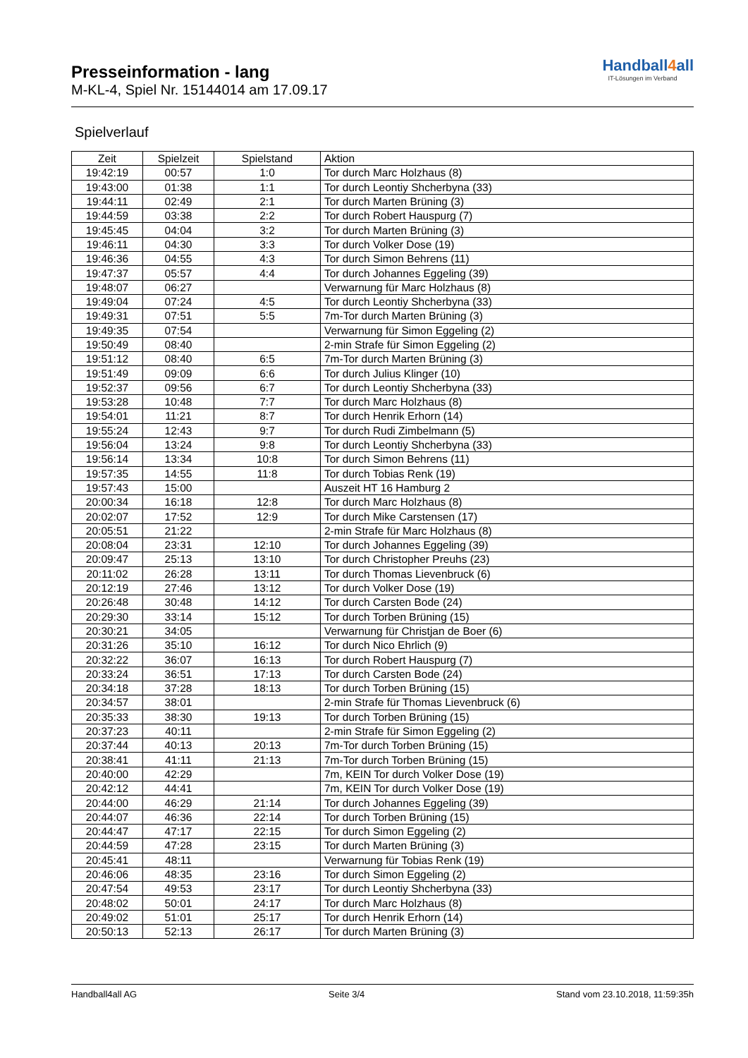Presseinformation - lang
M-KL-4, Spiel Nr. 15144014 am 17.09.17
Handball4all
IT-Lösungen im Verband
Spielverlauf
| Zeit | Spielzeit | Spielstand | Aktion |
| --- | --- | --- | --- |
| 19:42:19 | 00:57 | 1:0 | Tor durch Marc Holzhaus (8) |
| 19:43:00 | 01:38 | 1:1 | Tor durch Leontiy Shcherbyna (33) |
| 19:44:11 | 02:49 | 2:1 | Tor durch Marten Brüning (3) |
| 19:44:59 | 03:38 | 2:2 | Tor durch Robert Hauspurg (7) |
| 19:45:45 | 04:04 | 3:2 | Tor durch Marten Brüning (3) |
| 19:46:11 | 04:30 | 3:3 | Tor durch Volker Dose (19) |
| 19:46:36 | 04:55 | 4:3 | Tor durch Simon Behrens (11) |
| 19:47:37 | 05:57 | 4:4 | Tor durch Johannes Eggeling (39) |
| 19:48:07 | 06:27 | | Verwarnung für Marc Holzhaus (8) |
| 19:49:04 | 07:24 | 4:5 | Tor durch Leontiy Shcherbyna (33) |
| 19:49:31 | 07:51 | 5:5 | 7m-Tor durch Marten Brüning (3) |
| 19:49:35 | 07:54 | | Verwarnung für Simon Eggeling (2) |
| 19:50:49 | 08:40 | | 2-min Strafe für Simon Eggeling (2) |
| 19:51:12 | 08:40 | 6:5 | 7m-Tor durch Marten Brüning (3) |
| 19:51:49 | 09:09 | 6:6 | Tor durch Julius Klinger (10) |
| 19:52:37 | 09:56 | 6:7 | Tor durch Leontiy Shcherbyna (33) |
| 19:53:28 | 10:48 | 7:7 | Tor durch Marc Holzhaus (8) |
| 19:54:01 | 11:21 | 8:7 | Tor durch Henrik Erhorn (14) |
| 19:55:24 | 12:43 | 9:7 | Tor durch Rudi Zimbelmann (5) |
| 19:56:04 | 13:24 | 9:8 | Tor durch Leontiy Shcherbyna (33) |
| 19:56:14 | 13:34 | 10:8 | Tor durch Simon Behrens (11) |
| 19:57:35 | 14:55 | 11:8 | Tor durch Tobias Renk (19) |
| 19:57:43 | 15:00 | | Auszeit HT 16 Hamburg 2 |
| 20:00:34 | 16:18 | 12:8 | Tor durch Marc Holzhaus (8) |
| 20:02:07 | 17:52 | 12:9 | Tor durch Mike Carstensen (17) |
| 20:05:51 | 21:22 | | 2-min Strafe für Marc Holzhaus (8) |
| 20:08:04 | 23:31 | 12:10 | Tor durch Johannes Eggeling (39) |
| 20:09:47 | 25:13 | 13:10 | Tor durch Christopher Preuhs (23) |
| 20:11:02 | 26:28 | 13:11 | Tor durch Thomas Lievenbruck (6) |
| 20:12:19 | 27:46 | 13:12 | Tor durch Volker Dose (19) |
| 20:26:48 | 30:48 | 14:12 | Tor durch Carsten Bode (24) |
| 20:29:30 | 33:14 | 15:12 | Tor durch Torben Brüning (15) |
| 20:30:21 | 34:05 | | Verwarnung für Christjan de Boer (6) |
| 20:31:26 | 35:10 | 16:12 | Tor durch Nico Ehrlich (9) |
| 20:32:22 | 36:07 | 16:13 | Tor durch Robert Hauspurg (7) |
| 20:33:24 | 36:51 | 17:13 | Tor durch Carsten Bode (24) |
| 20:34:18 | 37:28 | 18:13 | Tor durch Torben Brüning (15) |
| 20:34:57 | 38:01 | | 2-min Strafe für Thomas Lievenbruck (6) |
| 20:35:33 | 38:30 | 19:13 | Tor durch Torben Brüning (15) |
| 20:37:23 | 40:11 | | 2-min Strafe für Simon Eggeling (2) |
| 20:37:44 | 40:13 | 20:13 | 7m-Tor durch Torben Brüning (15) |
| 20:38:41 | 41:11 | 21:13 | 7m-Tor durch Torben Brüning (15) |
| 20:40:00 | 42:29 | | 7m, KEIN Tor durch Volker Dose (19) |
| 20:42:12 | 44:41 | | 7m, KEIN Tor durch Volker Dose (19) |
| 20:44:00 | 46:29 | 21:14 | Tor durch Johannes Eggeling (39) |
| 20:44:07 | 46:36 | 22:14 | Tor durch Torben Brüning (15) |
| 20:44:47 | 47:17 | 22:15 | Tor durch Simon Eggeling (2) |
| 20:44:59 | 47:28 | 23:15 | Tor durch Marten Brüning (3) |
| 20:45:41 | 48:11 | | Verwarnung für Tobias Renk (19) |
| 20:46:06 | 48:35 | 23:16 | Tor durch Simon Eggeling (2) |
| 20:47:54 | 49:53 | 23:17 | Tor durch Leontiy Shcherbyna (33) |
| 20:48:02 | 50:01 | 24:17 | Tor durch Marc Holzhaus (8) |
| 20:49:02 | 51:01 | 25:17 | Tor durch Henrik Erhorn (14) |
| 20:50:13 | 52:13 | 26:17 | Tor durch Marten Brüning (3) |
Handball4all AG Seite 3/4 Stand vom 23.10.2018, 11:59:35h